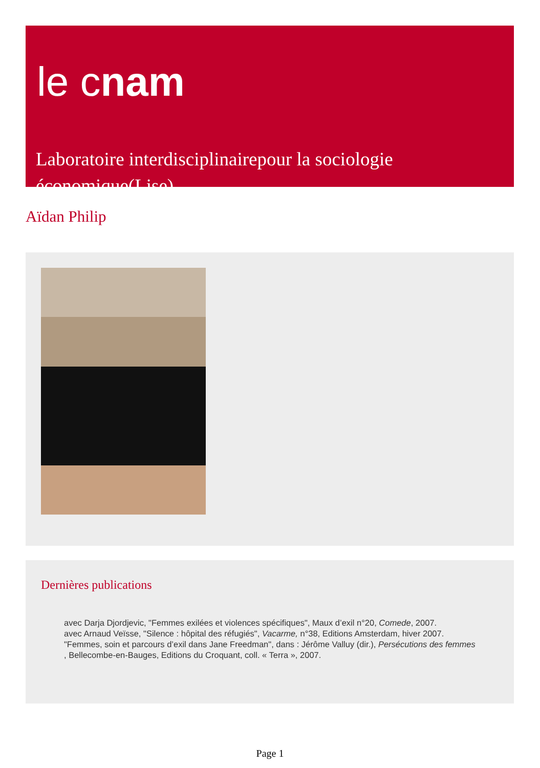le cnam
Laboratoire interdisciplinairepour la sociologie économique(Lise)
Aïdan Philip
Dernières publications
avec Darja Djordjevic, "Femmes exilées et violences spécifiques", Maux d’exil n°20, Comede, 2007.
avec Arnaud Veïsse, "Silence : hôpital des réfugiés", Vacarme, n°38, Editions Amsterdam, hiver 2007.
"Femmes, soin et parcours d’exil dans Jane Freedman", dans : Jérôme Valluy (dir.), Persécutions des femmes
, Bellecombe-en-Bauges, Editions du Croquant, coll. « Terra », 2007.
Page 1